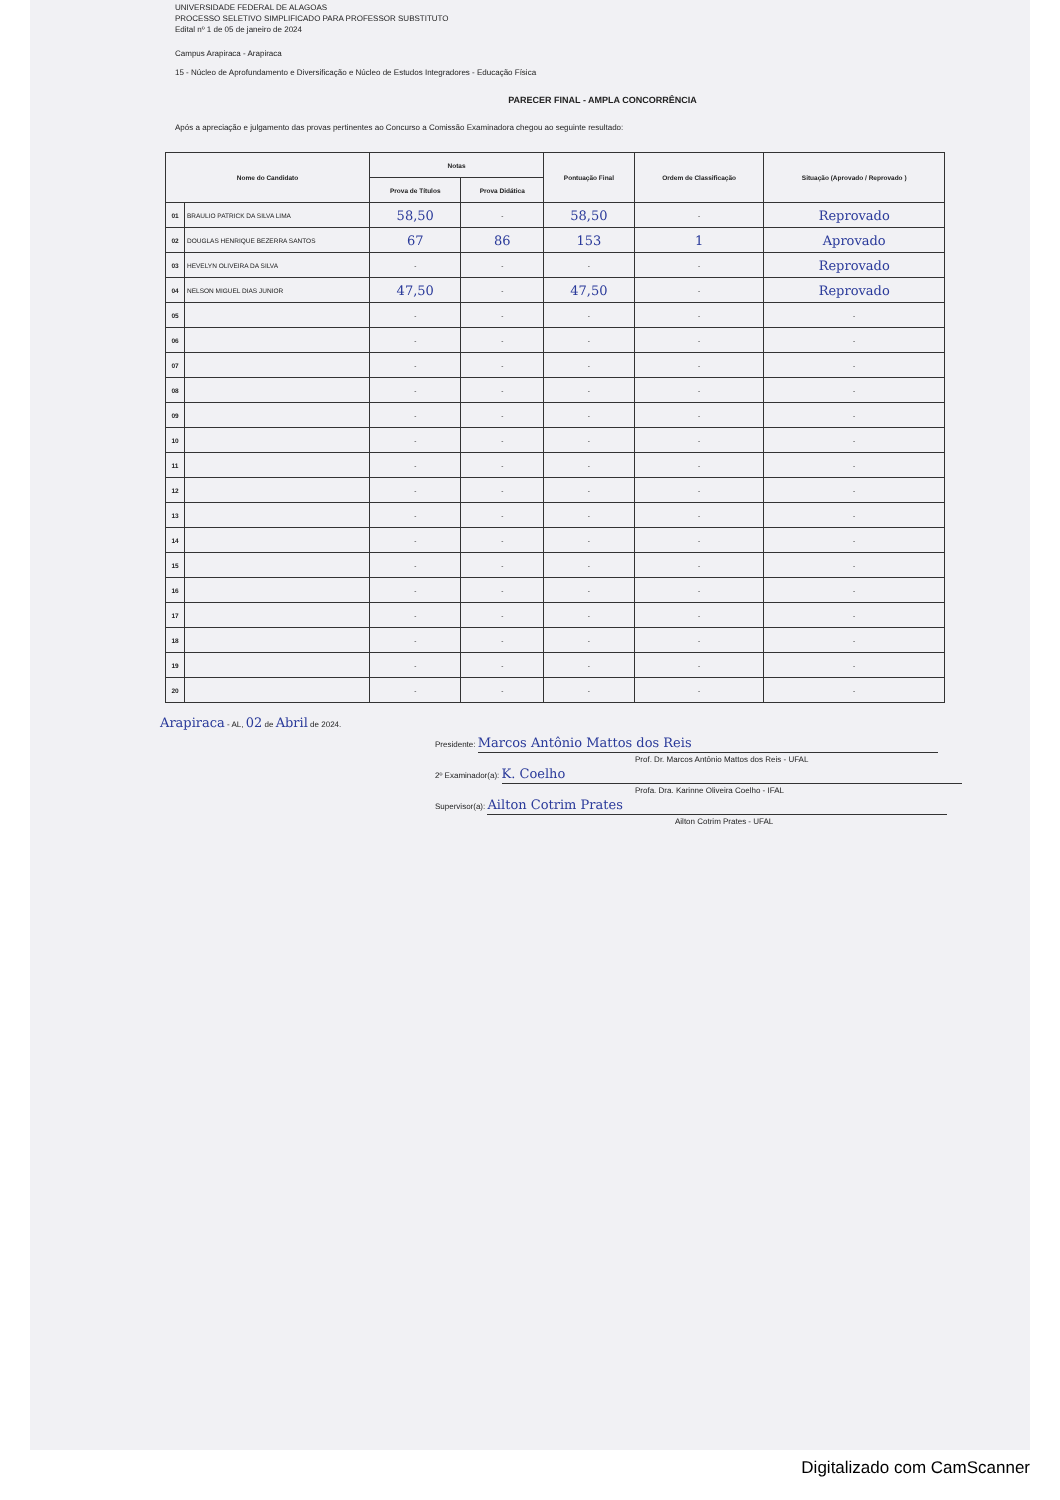UNIVERSIDADE FEDERAL DE ALAGOAS
PROCESSO SELETIVO SIMPLIFICADO PARA PROFESSOR SUBSTITUTO
Edital nº 1 de 05 de janeiro de 2024
Campus Arapiraca - Arapiraca
15 - Núcleo de Aprofundamento e Diversificação e Núcleo de Estudos Integradores - Educação Física
PARECER FINAL - AMPLA CONCORRÊNCIA
Após a apreciação e julgamento das provas pertinentes ao Concurso a Comissão Examinadora chegou ao seguinte resultado:
| Nome do Candidato | | Notas | | Pontuação Final | Ordem de Classificação | Situação (Aprovado / Reprovado ) |
| --- | --- | --- | --- | --- | --- | --- |
| | | Prova de Títulos | Prova Didática | | | |
| 01 | BRAULIO PATRICK DA SILVA LIMA | 58,50 | - | 58,50 | - | Reprovado |
| 02 | DOUGLAS HENRIQUE BEZERRA SANTOS | 67 | 86 | 153 | 1 | Aprovado |
| 03 | HEVELYN OLIVEIRA DA SILVA | - | - | - | - | Reprovado |
| 04 | NELSON MIGUEL DIAS JUNIOR | 47,50 | - | 47,50 | - | Reprovado |
| 05 | | - | - | - | - | - |
| 06 | | - | - | - | - | - |
| 07 | | - | - | - | - | - |
| 08 | | - | - | - | - | - |
| 09 | | - | - | - | - | - |
| 10 | | - | - | - | - | - |
| 11 | | - | - | - | - | - |
| 12 | | - | - | - | - | - |
| 13 | | - | - | - | - | - |
| 14 | | - | - | - | - | - |
| 15 | | - | - | - | - | - |
| 16 | | - | - | - | - | - |
| 17 | | - | - | - | - | - |
| 18 | | - | - | - | - | - |
| 19 | | - | - | - | - | - |
| 20 | | - | - | - | - | - |
Arapiraca - AL, 02 de Abril de 2024.
Presidente: Marcos Antônio Mattos dos Reis
Prof. Dr. Marcos Antônio Mattos dos Reis - UFAL
2º Examinador(a): K. Coelho
Profa. Dra. Karinne Oliveira Coelho - IFAL
Supervisor(a): Ailton Cotrim Prates
Ailton Cotrim Prates - UFAL
Digitalizado com CamScanner